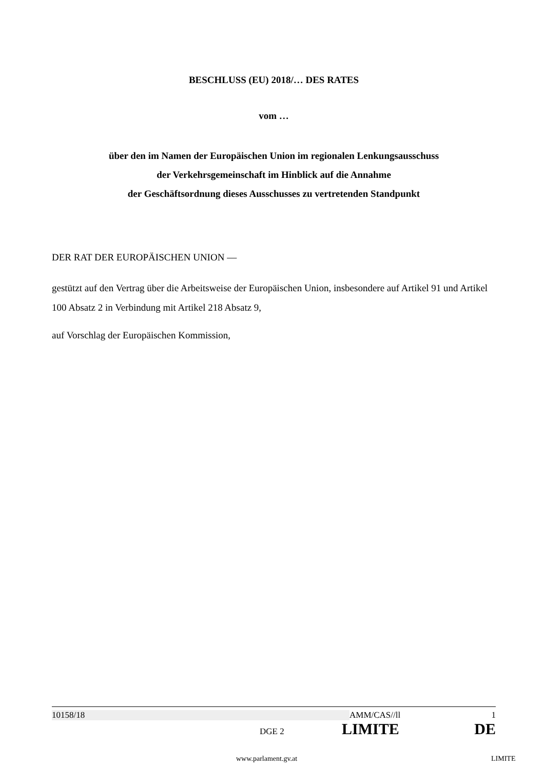BESCHLUSS (EU) 2018/… DES RATES
vom …
über den im Namen der Europäischen Union im regionalen Lenkungsausschuss
der Verkehrsgemeinschaft im Hinblick auf die Annahme
der Geschäftsordnung dieses Ausschusses zu vertretenden Standpunkt
DER RAT DER EUROPÄISCHEN UNION —
gestützt auf den Vertrag über die Arbeitsweise der Europäischen Union, insbesondere auf Artikel 91 und Artikel 100 Absatz 2 in Verbindung mit Artikel 218 Absatz 9,
auf Vorschlag der Europäischen Kommission,
10158/18 AMM/CAS//ll 1
DGE 2 LIMITE DE
www.parlament.gv.at LIMITE